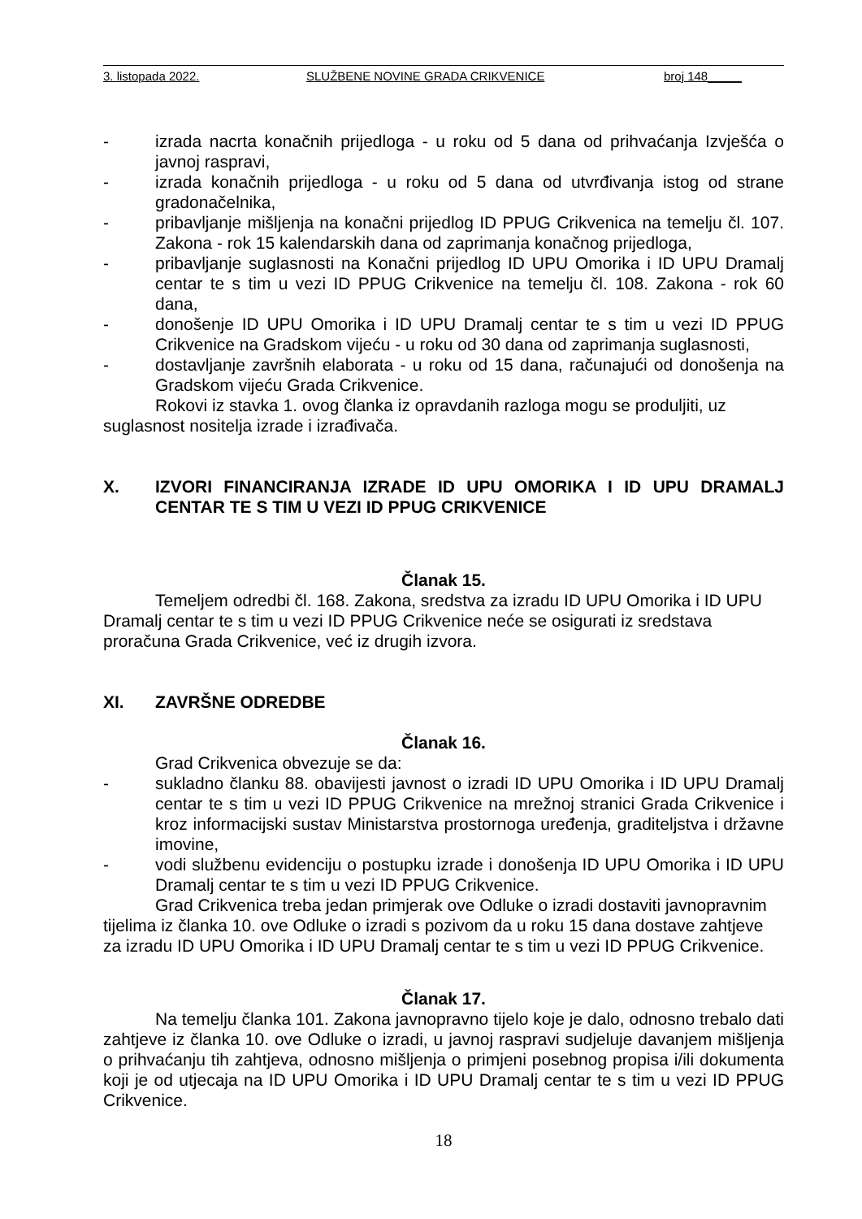3. listopada 2022. SLUŽBENE NOVINE GRADA CRIKVENICE broj 148_____
- izrada nacrta konačnih prijedloga - u roku od 5 dana od prihvaćanja Izvješća o javnoj raspravi,
- izrada konačnih prijedloga - u roku od 5 dana od utvrđivanja istog od strane gradonačelnika,
- pribavljanje mišljenja na konačni prijedlog ID PPUG Crikvenica na temelju čl. 107. Zakona - rok 15 kalendarskih dana od zaprimanja konačnog prijedloga,
- pribavljanje suglasnosti na Konačni prijedlog ID UPU Omorika i ID UPU Dramalj centar te s tim u vezi ID PPUG Crikvenice na temelju čl. 108. Zakona - rok 60 dana,
- donošenje ID UPU Omorika i ID UPU Dramalj centar te s tim u vezi ID PPUG Crikvenice na Gradskom vijeću - u roku od 30 dana od zaprimanja suglasnosti,
- dostavljanje završnih elaborata - u roku od 15 dana, računajući od donošenja na Gradskom vijeću Grada Crikvenice.
Rokovi iz stavka 1. ovog članka iz opravdanih razloga mogu se produljiti, uz suglasnost nositelja izrade i izrađivača.
X. IZVORI FINANCIRANJA IZRADE ID UPU OMORIKA I ID UPU DRAMALJ CENTAR TE S TIM U VEZI ID PPUG CRIKVENICE
Članak 15.
Temeljem odredbi čl. 168. Zakona, sredstva za izradu ID UPU Omorika i ID UPU Dramalj centar te s tim u vezi ID PPUG Crikvenice neće se osigurati iz sredstava proračuna Grada Crikvenice, već iz drugih izvora.
XI. ZAVRŠNE ODREDBE
Članak 16.
Grad Crikvenica obvezuje se da:
- sukladno članku 88. obavijesti javnost o izradi ID UPU Omorika i ID UPU Dramalj centar te s tim u vezi ID PPUG Crikvenice na mrežnoj stranici Grada Crikvenice i kroz informacijski sustav Ministarstva prostornoga uređenja, graditeljstva i državne imovine,
- vodi službenu evidenciju o postupku izrade i donošenja ID UPU Omorika i ID UPU Dramalj centar te s tim u vezi ID PPUG Crikvenice.
Grad Crikvenica treba jedan primjerak ove Odluke o izradi dostaviti javnopravnim tijelima iz članka 10. ove Odluke o izradi s pozivom da u roku 15 dana dostave zahtjeve za izradu ID UPU Omorika i ID UPU Dramalj centar te s tim u vezi ID PPUG Crikvenice.
Članak 17.
Na temelju članka 101. Zakona javnopravno tijelo koje je dalo, odnosno trebalo dati zahtjeve iz članka 10. ove Odluke o izradi, u javnoj raspravi sudjeluje davanjem mišljenja o prihvaćanju tih zahtjeva, odnosno mišljenja o primjeni posebnog propisa i/ili dokumenta koji je od utjecaja na ID UPU Omorika i ID UPU Dramalj centar te s tim u vezi ID PPUG Crikvenice.
18